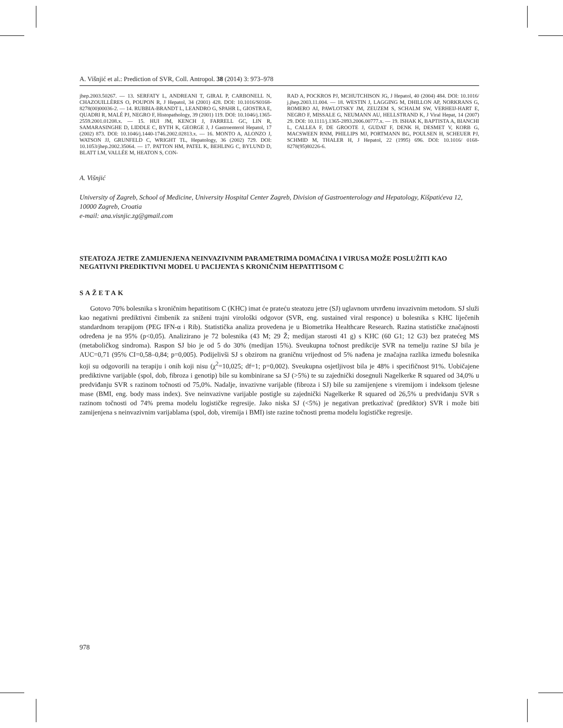A. Višnjić et al.: Prediction of SVR, Coll. Antropol. 38 (2014) 3: 973–978
jhep.2003.50267. — 13. SERFATY L, ANDREANI T, GIRAL P, CARBONELL N, CHAZOUILLÈRES O, POUPON R, J Hepatol, 34 (2001) 428. DOI: 10.1016/S0168-8278(00)00036-2. — 14. RUBBIA-BRANDT L, LEANDRO G, SPAHR L, GIOSTRA E, QUADRI R, MALÉ PJ, NEGRO F, Histopathology, 39 (2001) 119. DOI: 10.1046/j.1365-2559.2001.01208.x. — 15. HUI JM, KENCH J, FARRELL GC, LIN R, SAMARASINGHE D, LIDDLE C, BYTH K, GEORGE J, J Gastroenterol Hepatol, 17 (2002) 873. DOI: 10.1046/j.1440-1746.2002.02813.x. — 16. MONTO A, ALONZO J, WATSON JJ, GRUNFELD C, WRIGHT TL, Hepatology, 36 (2002) 729. DOI: 10.1053/jhep.2002.35064. — 17. PATTON HM, PATEL K, BEHLING C, BYLUND D, BLATT LM, VALLÉE M, HEATON S, CON-
RAD A, POCKROS PJ, MCHUTCHISON JG, J Hepatol, 40 (2004) 484. DOI: 10.1016/ j.jhep.2003.11.004. — 18. WESTIN J, LAGGING M, DHILLON AP, NORKRANS G, ROMERO AI, PAWLOTSKY JM, ZEUZEM S, SCHALM SW, VERHEIJ-HART E, NEGRO F, MISSALE G, NEUMANN AU, HELLSTRAND K, J Viral Hepat, 14 (2007) 29. DOI: 10.1111/j.1365-2893.2006.00777.x. — 19. ISHAK K, BAPTISTA A, BIANCHI L, CALLEA F, DE GROOTE J, GUDAT F, DENK H, DESMET V, KORB G, MACSWEEN RNM, PHILLIPS MJ, PORTMANN BG, POULSEN H, SCHEUER PJ, SCHMID M, THALER H, J Hepatol, 22 (1995) 696. DOI: 10.1016/ 0168-8278(95)80226-6.
A. Višnjić
University of Zagreb, School of Medicine, University Hospital Center Zagreb, Division of Gastroenterology and Hepatology, Kišpatićeva 12, 10000 Zagreb, Croatia
e-mail: ana.visnjic.zg@gmail.com
STEATOZA JETRE ZAMIJENJENA NEINVAZIVNIM PARAMETRIMA DOMAĆINA I VIRUSA MOŽE POSLUŽITI KAO NEGATIVNI PREDIKTIVNI MODEL U PACIJENTA S KRONIČNIM HEPATITISOM C
SAŽETAK
Gotovo 70% bolesnika s kroničnim hepatitisom C (KHC) imat će prateću steatozu jetre (SJ) uglavnom utvrđenu invazivnim metodom. SJ služi kao negativni prediktivni čimbenik za sniženi trajni virološki odgovor (SVR, eng. sustained viral responce) u bolesnika s KHC liječenih standardnom terapijom (PEG IFN-α i Rib). Statistička analiza provedena je u Biometrika Healthcare Research. Razina statističke značajnosti određena je na 95% (p<0,05). Analizirano je 72 bolesnika (43 M; 29 Ž; medijan starosti 41 g) s KHC (60 G1; 12 G3) bez pratećeg MS (metaboličkog sindroma). Raspon SJ bio je od 5 do 30% (medijan 15%). Sveukupna točnost predikcije SVR na temelju razine SJ bila je AUC=0,71 (95% CI=0,58–0,84; p=0,005). Podijelivši SJ s obzirom na graničnu vrijednost od 5% nađena je značajna razlika između bolesnika koji su odgovorili na terapiju i onih koji nisu (χ<sup>2</sup>=10,025; df=1; p=0,002). Sveukupna osjetljivost bila je 48% i specifičnost 91%. Uobičajene prediktivne varijable (spol, dob, fibroza i genotip) bile su kombinirane sa SJ (>5%) te su zajednički dosegnuli Nagelkerke R squared od 34,0% u predviđanju SVR s razinom točnosti od 75,0%. Nadalje, invazivne varijable (fibroza i SJ) bile su zamijenjene s viremijom i indeksom tjelesne mase (BMI, eng. body mass index). Sve neinvazivne varijable postigle su zajednički Nagelkerke R squared od 26,5% u predviđanju SVR s razinom točnosti od 74% prema modelu logističke regresije. Jako niska SJ (<5%) je negativan pretkazivač (prediktor) SVR i može biti zamijenjena s neinvazivnim varijablama (spol, dob, viremija i BMI) iste razine točnosti prema modelu logističke regresije.
978